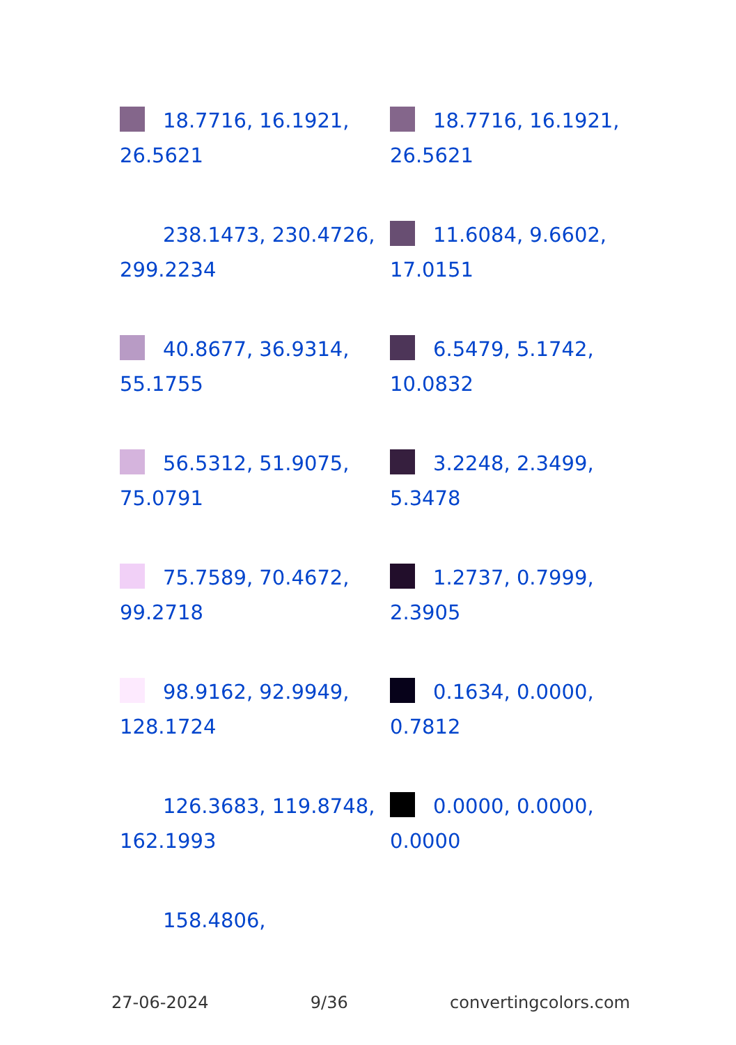18.7716, 16.1921, 26.5621
18.7716, 16.1921, 26.5621
238.1473, 230.4726, 299.2234
11.6084, 9.6602, 17.0151
40.8677, 36.9314, 55.1755
6.5479, 5.1742, 10.0832
56.5312, 51.9075, 75.0791
3.2248, 2.3499, 5.3478
75.7589, 70.4672, 99.2718
1.2737, 0.7999, 2.3905
98.9162, 92.9949, 128.1724
0.1634, 0.0000, 0.7812
126.3683, 119.8748, 162.1993
0.0000, 0.0000, 0.0000
158.4806,
27-06-2024 9/36 convertingcolors.com